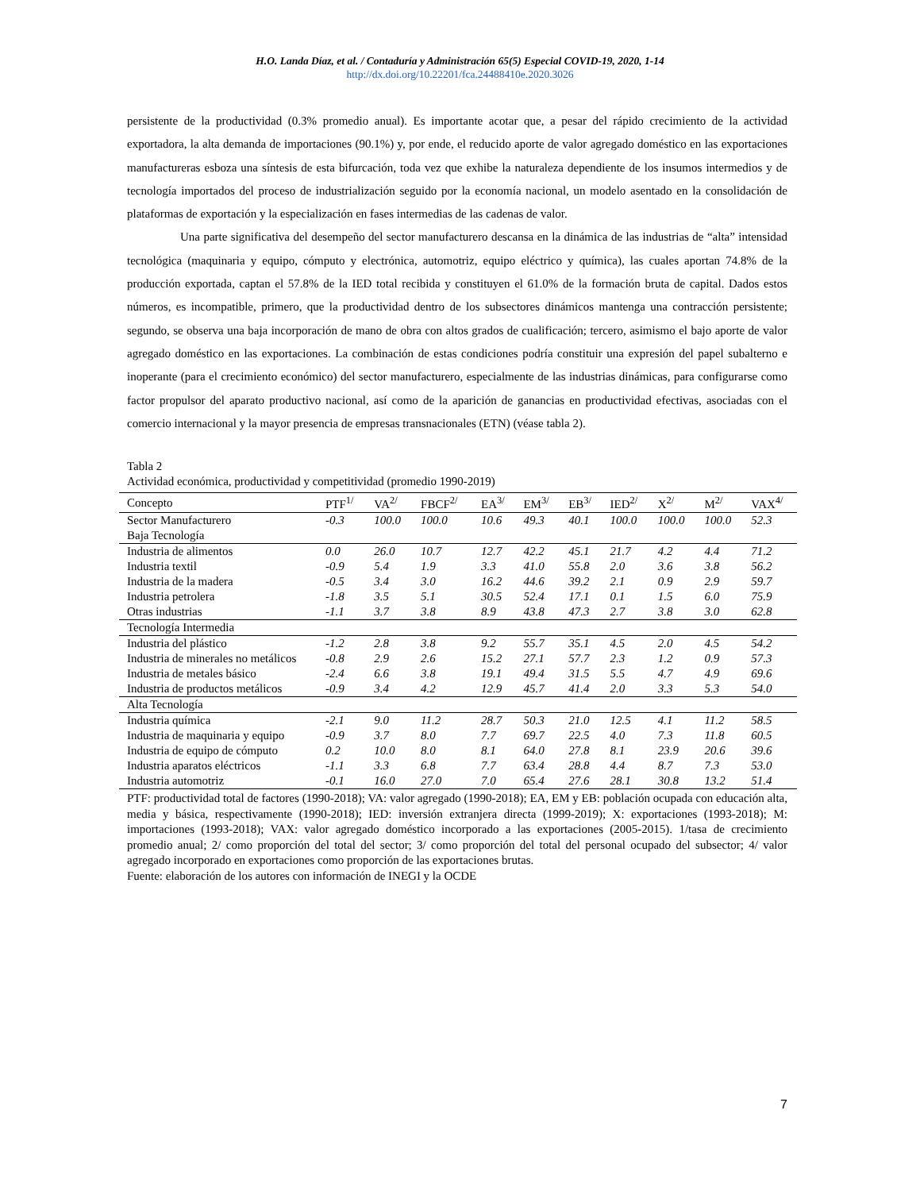H.O. Landa Díaz, et al. / Contaduría y Administración 65(5) Especial COVID-19, 2020, 1-14
http://dx.doi.org/10.22201/fca.24488410e.2020.3026
persistente de la productividad (0.3% promedio anual). Es importante acotar que, a pesar del rápido crecimiento de la actividad exportadora, la alta demanda de importaciones (90.1%) y, por ende, el reducido aporte de valor agregado doméstico en las exportaciones manufactureras esboza una síntesis de esta bifurcación, toda vez que exhibe la naturaleza dependiente de los insumos intermedios y de tecnología importados del proceso de industrialización seguido por la economía nacional, un modelo asentado en la consolidación de plataformas de exportación y la especialización en fases intermedias de las cadenas de valor.
Una parte significativa del desempeño del sector manufacturero descansa en la dinámica de las industrias de “alta” intensidad tecnológica (maquinaria y equipo, cómputo y electrónica, automotriz, equipo eléctrico y química), las cuales aportan 74.8% de la producción exportada, captan el 57.8% de la IED total recibida y constituyen el 61.0% de la formación bruta de capital. Dados estos números, es incompatible, primero, que la productividad dentro de los subsectores dinámicos mantenga una contracción persistente; segundo, se observa una baja incorporación de mano de obra con altos grados de cualificación; tercero, asimismo el bajo aporte de valor agregado doméstico en las exportaciones. La combinación de estas condiciones podría constituir una expresión del papel subalterno e inoperante (para el crecimiento económico) del sector manufacturero, especialmente de las industrias dinámicas, para configurarse como factor propulsor del aparato productivo nacional, así como de la aparición de ganancias en productividad efectivas, asociadas con el comercio internacional y la mayor presencia de empresas transnacionales (ETN) (véase tabla 2).
Tabla 2
Actividad económica, productividad y competitividad (promedio 1990-2019)
| Concepto | PTF<sup>1/</sup> | VA<sup>2/</sup> | FBCF<sup>2/</sup> | EA<sup>3/</sup> | EM<sup>3/</sup> | EB<sup>3/</sup> | IED<sup>2/</sup> | X<sup>2/</sup> | M<sup>2/</sup> | VAX<sup>4/</sup> |
| --- | --- | --- | --- | --- | --- | --- | --- | --- | --- | --- |
| Sector Manufacturero | -0.3 | 100.0 | 100.0 | 10.6 | 49.3 | 40.1 | 100.0 | 100.0 | 100.0 | 52.3 |
| Baja Tecnología | | | | | | | | | | |
| Industria de alimentos | 0.0 | 26.0 | 10.7 | 12.7 | 42.2 | 45.1 | 21.7 | 4.2 | 4.4 | 71.2 |
| Industria textil | -0.9 | 5.4 | 1.9 | 3.3 | 41.0 | 55.8 | 2.0 | 3.6 | 3.8 | 56.2 |
| Industria de la madera | -0.5 | 3.4 | 3.0 | 16.2 | 44.6 | 39.2 | 2.1 | 0.9 | 2.9 | 59.7 |
| Industria petrolera | -1.8 | 3.5 | 5.1 | 30.5 | 52.4 | 17.1 | 0.1 | 1.5 | 6.0 | 75.9 |
| Otras industrias | -1.1 | 3.7 | 3.8 | 8.9 | 43.8 | 47.3 | 2.7 | 3.8 | 3.0 | 62.8 |
| Tecnología Intermedia | | | | | | | | | | |
| Industria del plástico | -1.2 | 2.8 | 3.8 | 9.2 | 55.7 | 35.1 | 4.5 | 2.0 | 4.5 | 54.2 |
| Industria de minerales no metálicos | -0.8 | 2.9 | 2.6 | 15.2 | 27.1 | 57.7 | 2.3 | 1.2 | 0.9 | 57.3 |
| Industria de metales básico | -2.4 | 6.6 | 3.8 | 19.1 | 49.4 | 31.5 | 5.5 | 4.7 | 4.9 | 69.6 |
| Industria de productos metálicos | -0.9 | 3.4 | 4.2 | 12.9 | 45.7 | 41.4 | 2.0 | 3.3 | 5.3 | 54.0 |
| Alta Tecnología | | | | | | | | | | |
| Industria química | -2.1 | 9.0 | 11.2 | 28.7 | 50.3 | 21.0 | 12.5 | 4.1 | 11.2 | 58.5 |
| Industria de maquinaria y equipo | -0.9 | 3.7 | 8.0 | 7.7 | 69.7 | 22.5 | 4.0 | 7.3 | 11.8 | 60.5 |
| Industria de equipo de cómputo | 0.2 | 10.0 | 8.0 | 8.1 | 64.0 | 27.8 | 8.1 | 23.9 | 20.6 | 39.6 |
| Industria aparatos eléctricos | -1.1 | 3.3 | 6.8 | 7.7 | 63.4 | 28.8 | 4.4 | 8.7 | 7.3 | 53.0 |
| Industria automotriz | -0.1 | 16.0 | 27.0 | 7.0 | 65.4 | 27.6 | 28.1 | 30.8 | 13.2 | 51.4 |
PTF: productividad total de factores (1990-2018); VA: valor agregado (1990-2018); EA, EM y EB: población ocupada con educación alta, media y básica, respectivamente (1990-2018); IED: inversión extranjera directa (1999-2019); X: exportaciones (1993-2018); M: importaciones (1993-2018); VAX: valor agregado doméstico incorporado a las exportaciones (2005-2015). 1/tasa de crecimiento promedio anual; 2/ como proporción del total del sector; 3/ como proporción del total del personal ocupado del subsector; 4/ valor agregado incorporado en exportaciones como proporción de las exportaciones brutas.
Fuente: elaboración de los autores con información de INEGI y la OCDE
7